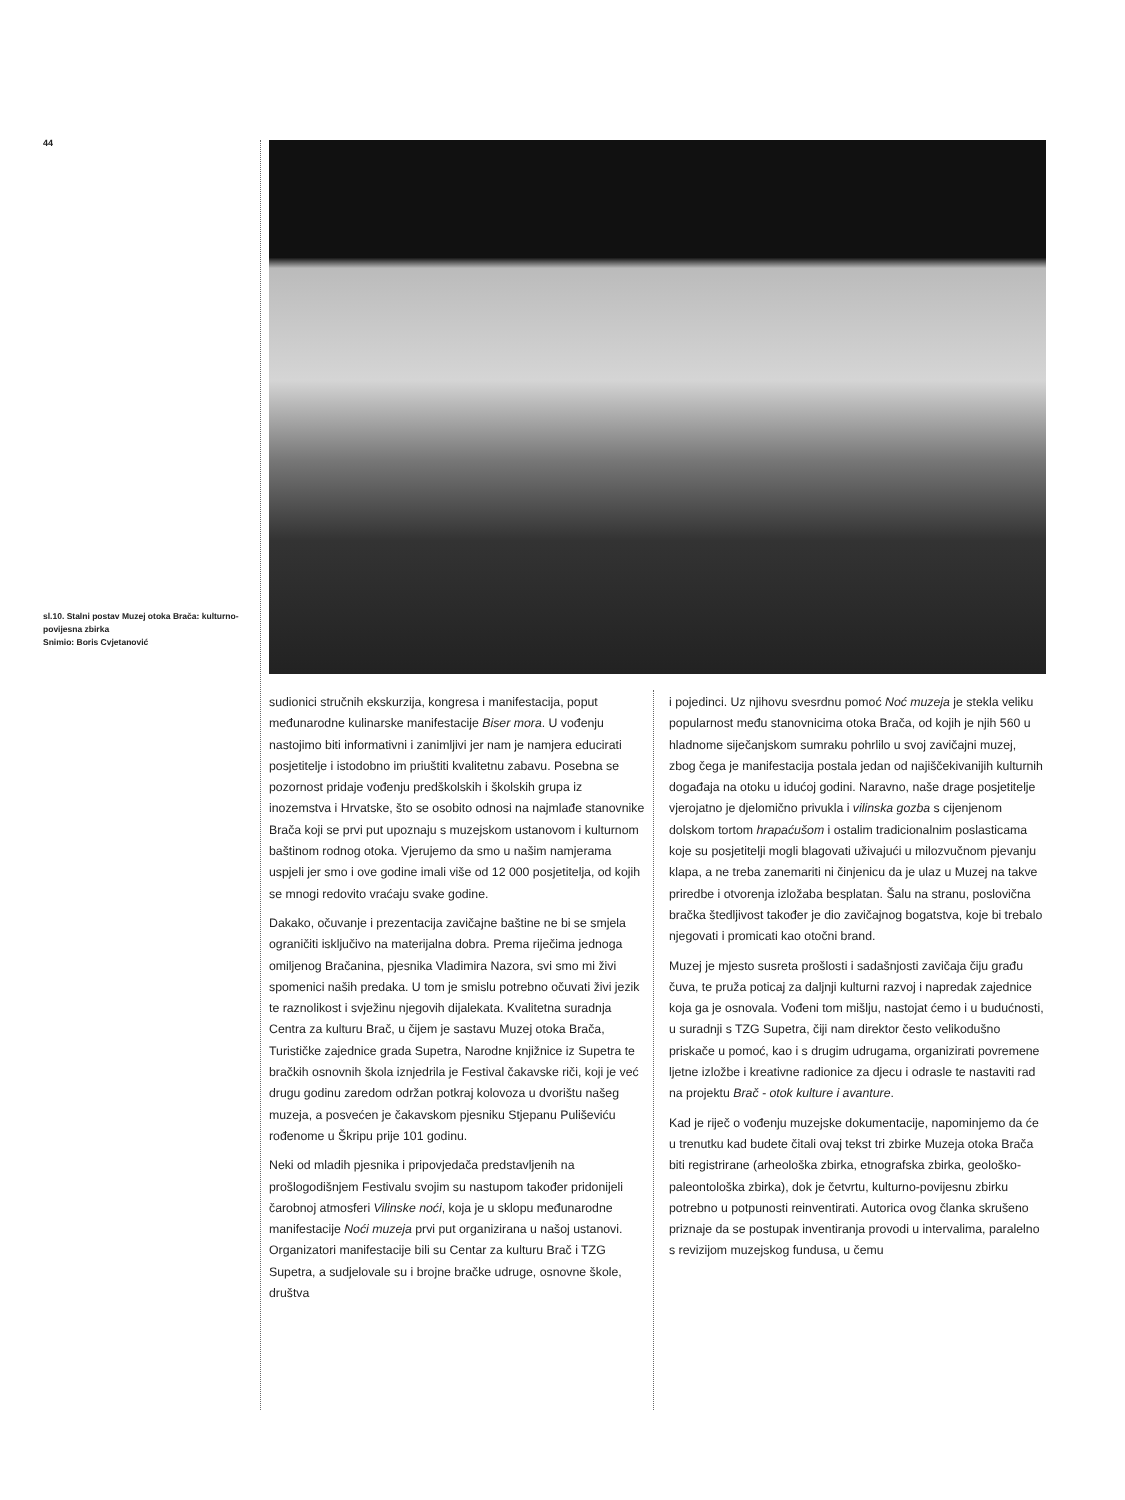44
sl.10. Stalni postav Muzej otoka Brača: kulturno-povijesna zbirka
Snimio: Boris Cvjetanović
sudionici stručnih ekskurzija, kongresa i manifestacija, poput međunarodne kulinarske manifestacije Biser mora. U vođenju nastojimo biti informativni i zanimljivi jer nam je namjera educirati posjetitelje i istodobno im priuštiti kvalitetnu zabavu. Posebna se pozornost pridaje vođenju predškolskih i školskih grupa iz inozemstva i Hrvatske, što se osobito odnosi na najmlađe stanovnike Brača koji se prvi put upoznaju s muzejskom ustanovom i kulturnom baštinom rodnog otoka. Vjerujemo da smo u našim namjerama uspjeli jer smo i ove godine imali više od 12 000 posjetitelja, od kojih se mnogi redovito vraćaju svake godine.
Dakako, očuvanje i prezentacija zavičajne baštine ne bi se smjela ograničiti isključivo na materijalna dobra. Prema riječima jednoga omiljenog Bračanina, pjesnika Vladimira Nazora, svi smo mi živi spomenici naših predaka. U tom je smislu potrebno očuvati živi jezik te raznolikost i svježinu njegovih dijalekata. Kvalitetna suradnja Centra za kulturu Brač, u čijem je sastavu Muzej otoka Brača, Turističke zajednice grada Supetra, Narodne knjižnice iz Supetra te bračkih osnovnih škola iznjedrila je Festival čakavske riči, koji je već drugu godinu zaredom održan potkraj kolovoza u dvorištu našeg muzeja, a posvećen je čakavskom pjesniku Stjepanu Puliševiću rođenome u Škripu prije 101 godinu.
Neki od mladih pjesnika i pripovjedača predstavljenih na prošlogodišnjem Festivalu svojim su nastupom također pridonijeli čarobnoj atmosferi Vilinske noći, koja je u sklopu međunarodne manifestacije Noći muzeja prvi put organizirana u našoj ustanovi. Organizatori manifestacije bili su Centar za kulturu Brač i TZG Supetra, a sudjelovale su i brojne bračke udruge, osnovne škole, društva
i pojedinci. Uz njihovu svesrdnu pomoć Noć muzeja je stekla veliku popularnost među stanovnicima otoka Brača, od kojih je njih 560 u hladnome siječanjskom sumraku pohrlilo u svoj zavičajni muzej, zbog čega je manifestacija postala jedan od najiščekivanijih kulturnih događaja na otoku u idućoj godini. Naravno, naše drage posjetitelje vjerojatno je djelomično privukla i vilinska gozba s cijenjenom dolskom tortom hrapaćušom i ostalim tradicionalnim poslasticama koje su posjetitelji mogli blagovati uživajući u milozvučnom pjevanju klapa, a ne treba zanemariti ni činjenicu da je ulaz u Muzej na takve priredbe i otvorenja izložaba besplatan. Šalu na stranu, poslovična bračka štedljivost također je dio zavičajnog bogatstva, koje bi trebalo njegovati i promicati kao otočni brand.
Muzej je mjesto susreta prošlosti i sadašnjosti zavičaja čiju građu čuva, te pruža poticaj za daljnji kulturni razvoj i napredak zajednice koja ga je osnovala. Vođeni tom mišlju, nastojat ćemo i u budućnosti, u suradnji s TZG Supetra, čiji nam direktor često velikodušno priskače u pomoć, kao i s drugim udrugama, organizirati povremene ljetne izložbe i kreativne radionice za djecu i odrasle te nastaviti rad na projektu Brač - otok kulture i avanture.
Kad je riječ o vođenju muzejske dokumentacije, napominjemo da će u trenutku kad budete čitali ovaj tekst tri zbirke Muzeja otoka Brača biti registrirane (arheološka zbirka, etnografska zbirka, geološko-paleontološka zbirka), dok je četvrtu, kulturno-povijesnu zbirku potrebno u potpunosti reinventirati. Autorica ovog članka skrušeno priznaje da se postupak inventiranja provodi u intervalima, paralelno s revizijom muzejskog fundusa, u čemu